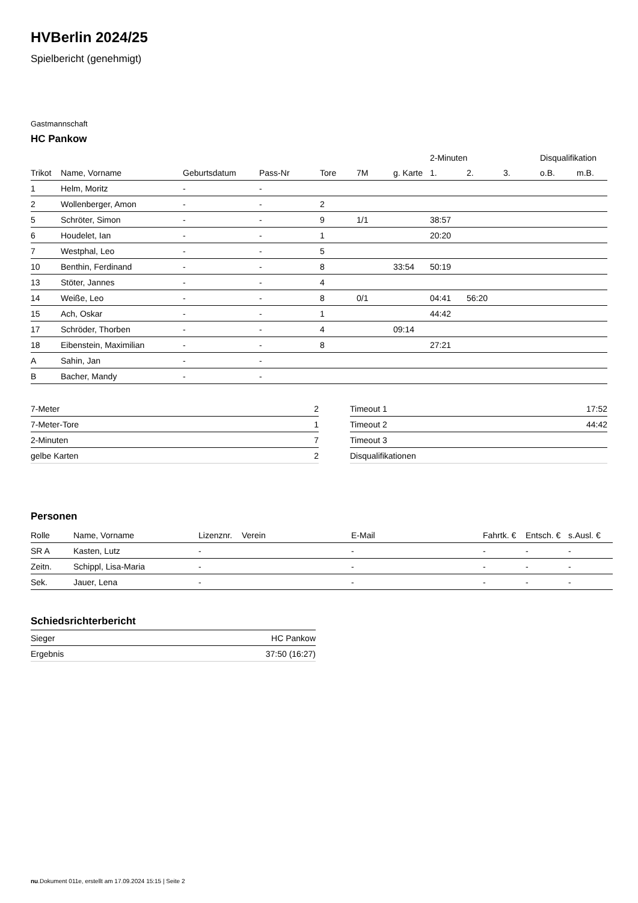HVBerlin 2024/25
Spielbericht (genehmigt)
Gastmannschaft
HC Pankow
| | | | | | | | 2-Minuten | | | Disqualifikation | |
| --- | --- | --- | --- | --- | --- | --- | --- | --- | --- | --- | --- |
| Trikot | Name, Vorname | Geburtsdatum | Pass-Nr | Tore | 7M | g. Karte | 1. | 2. | 3. | o.B. | m.B. |
| 1 | Helm, Moritz | - | - | | | | | | | | |
| 2 | Wollenberger, Amon | - | - | 2 | | | | | | | |
| 5 | Schröter, Simon | - | - | 9 | 1/1 | | 38:57 | | | | |
| 6 | Houdelet, Ian | - | - | 1 | | | 20:20 | | | | |
| 7 | Westphal, Leo | - | - | 5 | | | | | | | |
| 10 | Benthin, Ferdinand | - | - | 8 | | 33:54 | 50:19 | | | | |
| 13 | Stöter, Jannes | - | - | 4 | | | | | | | |
| 14 | Weiße, Leo | - | - | 8 | 0/1 | | 04:41 | 56:20 | | | |
| 15 | Ach, Oskar | - | - | 1 | | | 44:42 | | | | |
| 17 | Schröder, Thorben | - | - | 4 | | 09:14 | | | | | |
| 18 | Eibenstein, Maximilian | - | - | 8 | | | 27:21 | | | | |
| A | Sahin, Jan | - | - | | | | | | | | |
| B | Bacher, Mandy | - | - | | | | | | | | |
| 7-Meter | 2 |
| 7-Meter-Tore | 1 |
| 2-Minuten | 7 |
| gelbe Karten | 2 |
| Timeout 1 | 17:52 |
| Timeout 2 | 44:42 |
| Timeout 3 | |
| Disqualifikationen | |
Personen
| Rolle | Name, Vorname | Lizenznr. | Verein | E-Mail | Fahrtk. € | Entsch. € | s.Ausl. € |
| --- | --- | --- | --- | --- | --- | --- | --- |
| SR A | Kasten, Lutz | - | | - | - | - | - |
| Zeitn. | Schippl, Lisa-Maria | - | | - | - | - | - |
| Sek. | Jauer, Lena | - | | - | - | - | - |
Schiedsrichterbericht
| Sieger | HC Pankow |
| Ergebnis | 37:50 (16:27) |
nu.Dokument 011e, erstellt am 17.09.2024 15:15 | Seite 2